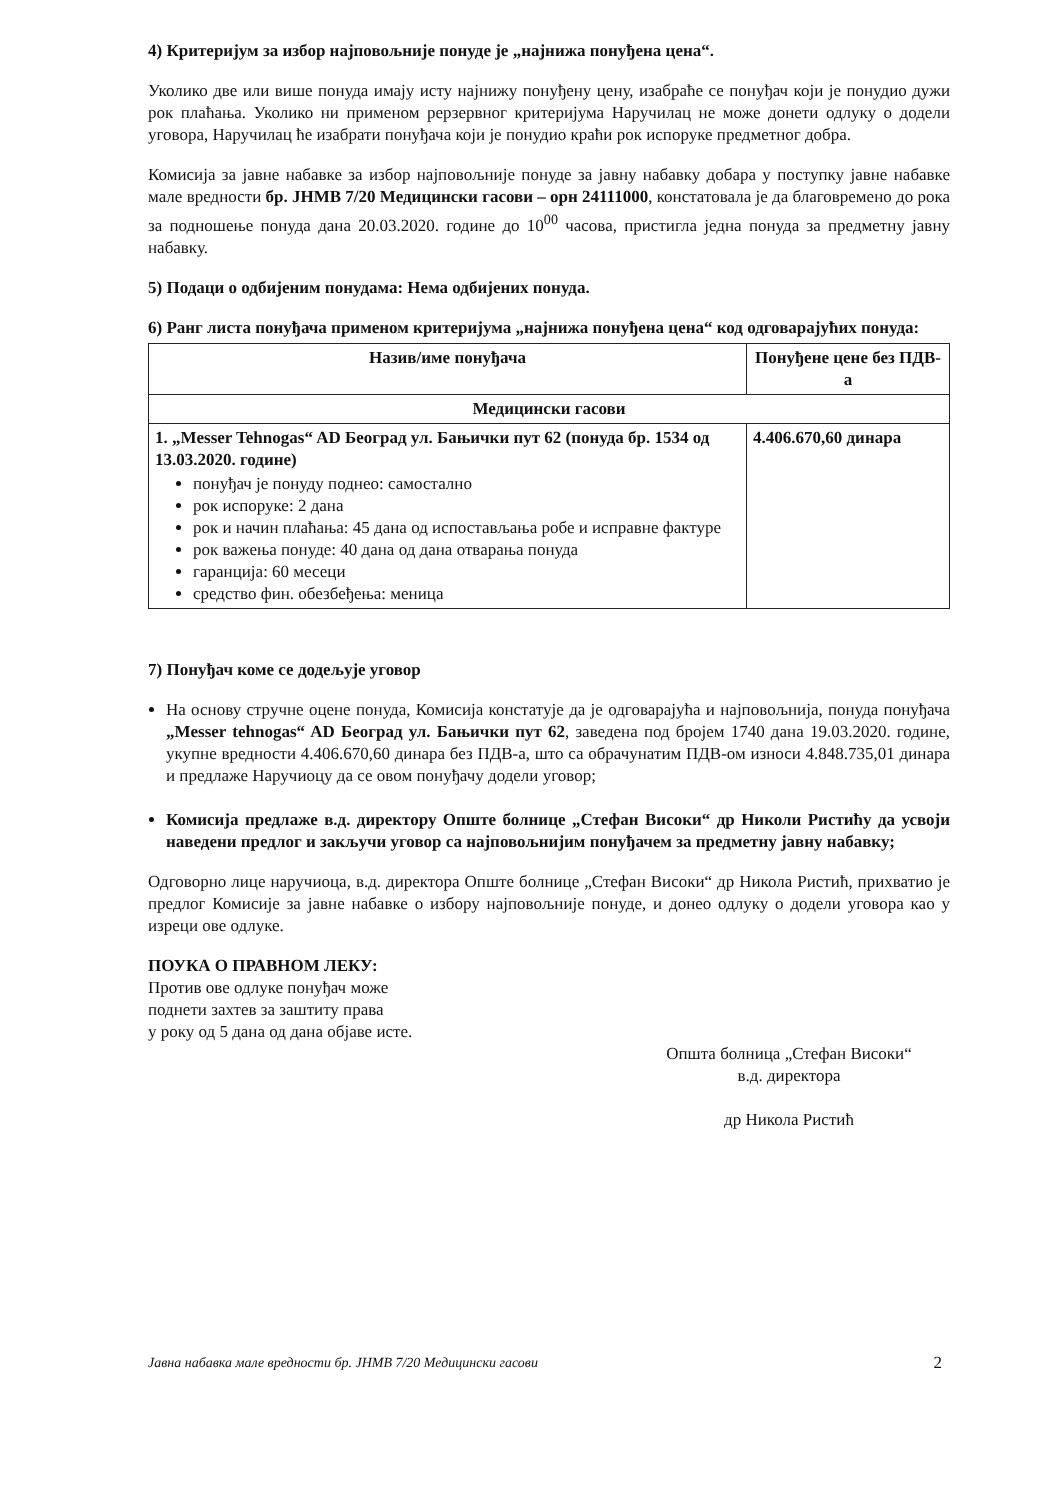4) Критеријум за избор најповољније понуде је „најнижа понуђена цена“.
Уколико две или више понуда имају исту најнижу понуђену цену, изабраће се понуђач који је понудио дужи рок плаћања. Уколико ни применом рерзервног критеријума Наручилац не може донети одлуку о додели уговора, Наручилац ће изабрати понуђача који је понудио краћи рок испоруке предметног добра.
Комисија за јавне набавке за избор најповољније понуде за јавну набавку добара у поступку јавне набавке мале вредности бр. ЈНМВ 7/20 Медицински гасови – орн 24111000, констатовала је да благовремено до рока за подношење понуда дана 20.03.2020. године до 10<sup>00</sup> часова, пристигла једна понуда за предметну јавну набавку.
5) Подаци о одбијеним понудама: Нема одбијених понуда.
6) Ранг листа понуђача применом критеријума „најнижа понуђена цена“ код одговарајућих понуда:
| Назив/име понуђача | Понуђене цене без ПДВ-а |
| --- | --- |
| Медицински гасови | |
| 1. „Messer Tehnogas“ AD Београд ул. Бањички пут 62 (понуда бр. 1534 од 13.03.2020. године) понуђач је понуду поднео: самостално рок испоруке: 2 дана рок и начин плаћања: 45 дана од испостављања робе и исправне фактуре рок важења понуде: 40 дана од дана отварања понуда гаранција: 60 месеци средство фин. обезбеђења: меница | 4.406.670,60 динара |
7) Понуђач коме се додељује уговор
На основу стручне оцене понуда, Комисија констатује да је одговарајућа и најповољнија, понуда понуђача „Messer tehnogas“ AD Београд ул. Бањички пут 62, заведена под бројем 1740 дана 19.03.2020. године, укупне вредности 4.406.670,60 динара без ПДВ-а, што са обрачунатим ПДВ-ом износи 4.848.735,01 динара и предлаже Наручиоцу да се овом понуђачу додели уговор;
Комисија предлаже в.д. директору Опште болнице „Стефан Високи“ др Николи Ристићу да усвоји наведени предлог и закључи уговор са најповољнијим понуђачем за предметну јавну набавку;
Одговорно лице наручиоца, в.д. директора Опште болнице „Стефан Високи“ др Никола Ристић, прихватио је предлог Комисије за јавне набавке о избору најповољније понуде, и донео одлуку о додели уговора као у изреци ове одлуке.
ПОУКА О ПРАВНОМ ЛЕКУ:
Против ове одлуке понуђач може
поднети захтев за заштиту права
у року од 5 дана од дана објаве исте.
Општа болница „Стефан Високи“
в.д. директора
др Никола Ристић
Јавна набавка мале вредности бр. ЈНМВ 7/20 Медицински гасови 2